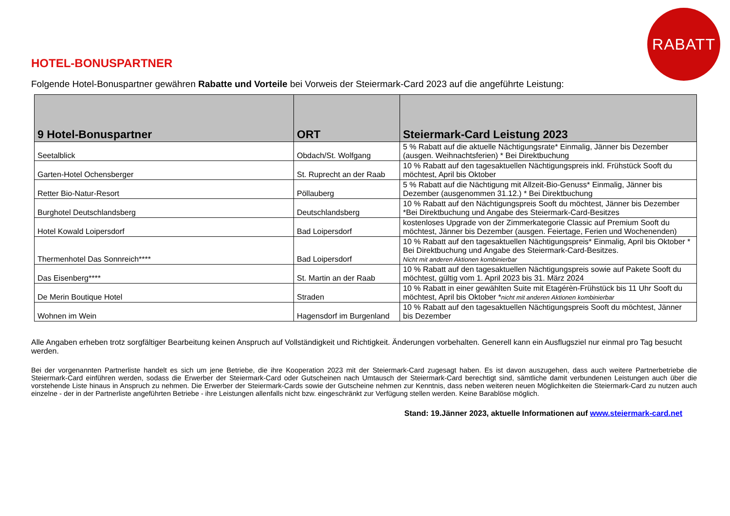RABATT
HOTEL-BONUSPARTNER
Folgende Hotel-Bonuspartner gewähren Rabatte und Vorteile bei Vorweis der Steiermark-Card 2023 auf die angeführte Leistung:
| 9 Hotel-Bonuspartner | ORT | Steiermark-Card Leistung 2023 |
| --- | --- | --- |
| Seetalblick | Obdach/St. Wolfgang | 5 % Rabatt auf die aktuelle Nächtigungsrate* Einmalig, Jänner bis Dezember (ausgen. Weihnachtsferien) * Bei Direktbuchung |
| Garten-Hotel Ochensberger | St. Ruprecht an der Raab | 10 % Rabatt auf den tagesaktuellen Nächtigungspreis inkl. Frühstück Sooft du möchtest, April bis Oktober |
| Retter Bio-Natur-Resort | Pöllauberg | 5 % Rabatt auf die Nächtigung mit Allzeit-Bio-Genuss* Einmalig, Jänner bis Dezember (ausgenommen 31.12.) * Bei Direktbuchung |
| Burghotel Deutschlandsberg | Deutschlandsberg | 10 % Rabatt auf den Nächtigungspreis Sooft du möchtest, Jänner bis Dezember *Bei Direktbuchung und Angabe des Steiermark-Card-Besitzes |
| Hotel Kowald Loipersdorf | Bad Loipersdorf | kostenloses Upgrade von der Zimmerkategorie Classic auf Premium Sooft du möchtest, Jänner bis Dezember (ausgen. Feiertage, Ferien und Wochenenden) |
| Thermenhotel Das Sonnreich**** | Bad Loipersdorf | 10 % Rabatt auf den tagesaktuellen Nächtigungspreis* Einmalig, April bis Oktober * Bei Direktbuchung und Angabe des Steiermark-Card-Besitzes. Nicht mit anderen Aktionen kombinierbar |
| Das Eisenberg**** | St. Martin an der Raab | 10 % Rabatt auf den tagesaktuellen Nächtigungspreis sowie auf Pakete Sooft du möchtest, gültig vom 1. April 2023 bis 31. März 2024 |
| De Merin Boutique Hotel | Straden | 10 % Rabatt in einer gewählten Suite mit Etagérèn-Frühstück bis 11 Uhr Sooft du möchtest, April bis Oktober * nicht mit anderen Aktionen kombinierbar |
| Wohnen im Wein | Hagensdorf im Burgenland | 10 % Rabatt auf den tagesaktuellen Nächtigungspreis Sooft du möchtest, Jänner bis Dezember |
Alle Angaben erheben trotz sorgfältiger Bearbeitung keinen Anspruch auf Vollständigkeit und Richtigkeit. Änderungen vorbehalten. Generell kann ein Ausflugsziel nur einmal pro Tag besucht werden.
Bei der vorgenannten Partnerliste handelt es sich um jene Betriebe, die ihre Kooperation 2023 mit der Steiermark-Card zugesagt haben. Es ist davon auszugehen, dass auch weitere Partnerbetriebe die Steiermark-Card einführen werden, sodass die Erwerber der Steiermark-Card oder Gutscheinen nach Umtausch der Steiermark-Card berechtigt sind, sämtliche damit verbundenen Leistungen auch über die vorstehende Liste hinaus in Anspruch zu nehmen. Die Erwerber der Steiermark-Cards sowie der Gutscheine nehmen zur Kenntnis, dass neben weiteren neuen Möglichkeiten die Steiermark-Card zu nutzen auch einzelne - der in der Partnerliste angeführten Betriebe - ihre Leistungen allenfalls nicht bzw. eingeschränkt zur Verfügung stellen werden. Keine Barablöse möglich.
Stand: 19.Jänner 2023, aktuelle Informationen auf www.steiermark-card.net